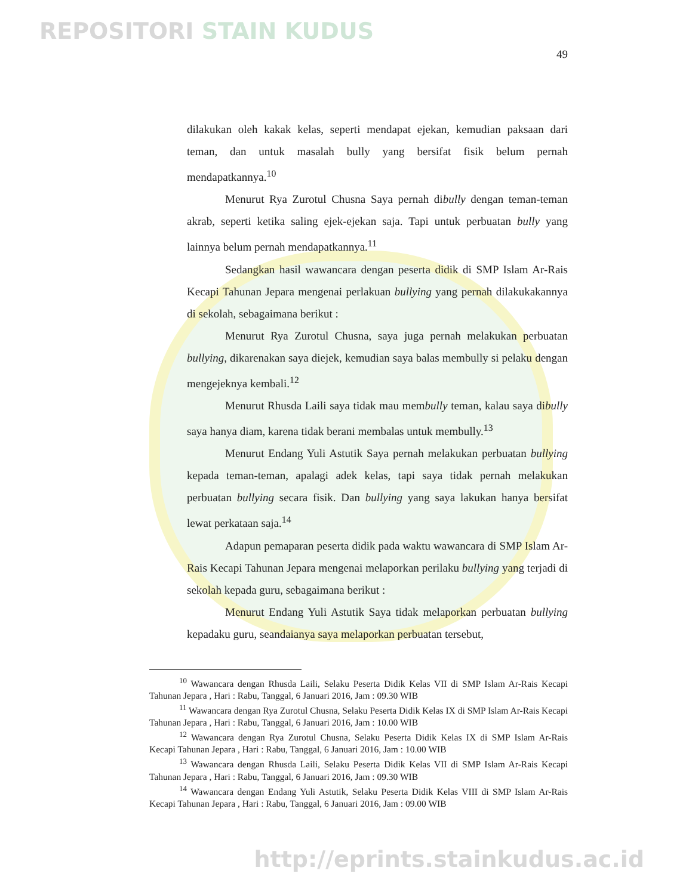REPOSITORI STAIN KUDUS
49
dilakukan oleh kakak kelas, seperti mendapat ejekan, kemudian paksaan dari teman, dan untuk masalah bully yang bersifat fisik belum pernah mendapatkannya.<sup>10</sup>
Menurut Rya Zurotul Chusna Saya pernah dibully dengan teman-teman akrab, seperti ketika saling ejek-ejekan saja. Tapi untuk perbuatan bully yang lainnya belum pernah mendapatkannya.<sup>11</sup>
Sedangkan hasil wawancara dengan peserta didik di SMP Islam Ar-Rais Kecapi Tahunan Jepara mengenai perlakuan bullying yang pernah dilakukakannya di sekolah, sebagaimana berikut :
Menurut Rya Zurotul Chusna, saya juga pernah melakukan perbuatan bullying, dikarenakan saya diejek, kemudian saya balas membully si pelaku dengan mengejeknya kembali.<sup>12</sup>
Menurut Rhusda Laili saya tidak mau membully teman, kalau saya dibully saya hanya diam, karena tidak berani membalas untuk membully.<sup>13</sup>
Menurut Endang Yuli Astutik Saya pernah melakukan perbuatan bullying kepada teman-teman, apalagi adek kelas, tapi saya tidak pernah melakukan perbuatan bullying secara fisik. Dan bullying yang saya lakukan hanya bersifat lewat perkataan saja.<sup>14</sup>
Adapun pemaparan peserta didik pada waktu wawancara di SMP Islam Ar-Rais Kecapi Tahunan Jepara mengenai melaporkan perilaku bullying yang terjadi di sekolah kepada guru, sebagaimana berikut :
Menurut Endang Yuli Astutik Saya tidak melaporkan perbuatan bullying kepadaku guru, seandaianya saya melaporkan perbuatan tersebut,
<sup>10</sup> Wawancara dengan Rhusda Laili, Selaku Peserta Didik Kelas VII di SMP Islam Ar-Rais Kecapi Tahunan Jepara , Hari : Rabu, Tanggal, 6 Januari 2016, Jam : 09.30 WIB
<sup>11</sup> Wawancara dengan Rya Zurotul Chusna, Selaku Peserta Didik Kelas IX di SMP Islam Ar-Rais Kecapi Tahunan Jepara , Hari : Rabu, Tanggal, 6 Januari 2016, Jam : 10.00 WIB
<sup>12</sup> Wawancara dengan Rya Zurotul Chusna, Selaku Peserta Didik Kelas IX di SMP Islam Ar-Rais Kecapi Tahunan Jepara , Hari : Rabu, Tanggal, 6 Januari 2016, Jam : 10.00 WIB
<sup>13</sup> Wawancara dengan Rhusda Laili, Selaku Peserta Didik Kelas VII di SMP Islam Ar-Rais Kecapi Tahunan Jepara , Hari : Rabu, Tanggal, 6 Januari 2016, Jam : 09.30 WIB
<sup>14</sup> Wawancara dengan Endang Yuli Astutik, Selaku Peserta Didik Kelas VIII di SMP Islam Ar-Rais Kecapi Tahunan Jepara , Hari : Rabu, Tanggal, 6 Januari 2016, Jam : 09.00 WIB
http://eprints.stainkudus.ac.id